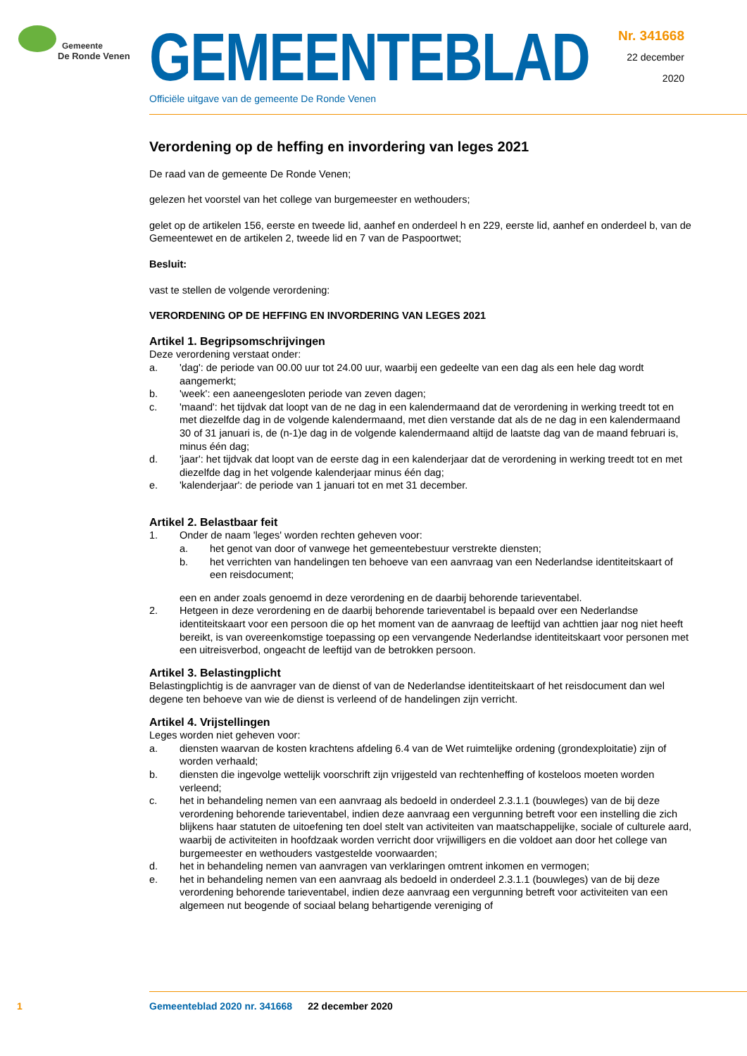Gemeente
De Ronde Venen
GEMEENTEBLAD
Officiële uitgave van de gemeente De Ronde Venen
Nr. 341668
22 december
2020
Verordening op de heffing en invordering van leges 2021
De raad van de gemeente De Ronde Venen;
gelezen het voorstel van het college van burgemeester en wethouders;
gelet op de artikelen 156, eerste en tweede lid, aanhef en onderdeel h en 229, eerste lid, aanhef en onderdeel b, van de Gemeentewet en de artikelen 2, tweede lid en 7 van de Paspoortwet;
Besluit:
vast te stellen de volgende verordening:
VERORDENING OP DE HEFFING EN INVORDERING VAN LEGES 2021
Artikel 1. Begripsomschrijvingen
Deze verordening verstaat onder:
a. 'dag': de periode van 00.00 uur tot 24.00 uur, waarbij een gedeelte van een dag als een hele dag wordt aangemerkt;
b. 'week': een aaneengesloten periode van zeven dagen;
c. 'maand': het tijdvak dat loopt van de ne dag in een kalendermaand dat de verordening in werking treedt tot en met diezelfde dag in de volgende kalendermaand, met dien verstande dat als de ne dag in een kalendermaand 30 of 31 januari is, de (n-1)e dag in de volgende kalendermaand altijd de laatste dag van de maand februari is, minus één dag;
d. 'jaar': het tijdvak dat loopt van de eerste dag in een kalenderjaar dat de verordening in werking treedt tot en met diezelfde dag in het volgende kalenderjaar minus één dag;
e. 'kalenderjaar': de periode van 1 januari tot en met 31 december.
Artikel 2. Belastbaar feit
1. Onder de naam 'leges' worden rechten geheven voor:
a. het genot van door of vanwege het gemeentebestuur verstrekte diensten;
b. het verrichten van handelingen ten behoeve van een aanvraag van een Nederlandse identiteitskaart of een reisdocument;
een en ander zoals genoemd in deze verordening en de daarbij behorende tarieventabel.
2. Hetgeen in deze verordening en de daarbij behorende tarieventabel is bepaald over een Nederlandse identiteitskaart voor een persoon die op het moment van de aanvraag de leeftijd van achttien jaar nog niet heeft bereikt, is van overeenkomstige toepassing op een vervangende Nederlandse identiteitskaart voor personen met een uitreisverbod, ongeacht de leeftijd van de betrokken persoon.
Artikel 3. Belastingplicht
Belastingplichtig is de aanvrager van de dienst of van de Nederlandse identiteitskaart of het reisdocument dan wel degene ten behoeve van wie de dienst is verleend of de handelingen zijn verricht.
Artikel 4. Vrijstellingen
Leges worden niet geheven voor:
a. diensten waarvan de kosten krachtens afdeling 6.4 van de Wet ruimtelijke ordening (grondexploitatie) zijn of worden verhaald;
b. diensten die ingevolge wettelijk voorschrift zijn vrijgesteld van rechtenheffing of kosteloos moeten worden verleend;
c. het in behandeling nemen van een aanvraag als bedoeld in onderdeel 2.3.1.1 (bouwleges) van de bij deze verordening behorende tarieventabel, indien deze aanvraag een vergunning betreft voor een instelling die zich blijkens haar statuten de uitoefening ten doel stelt van activiteiten van maatschappelijke, sociale of culturele aard, waarbij de activiteiten in hoofdzaak worden verricht door vrijwilligers en die voldoet aan door het college van burgemeester en wethouders vastgestelde voorwaarden;
d. het in behandeling nemen van aanvragen van verklaringen omtrent inkomen en vermogen;
e. het in behandeling nemen van een aanvraag als bedoeld in onderdeel 2.3.1.1 (bouwleges) van de bij deze verordening behorende tarieventabel, indien deze aanvraag een vergunning betreft voor activiteiten van een algemeen nut beogende of sociaal belang behartigende vereniging of
1 Gemeenteblad 2020 nr. 341668 22 december 2020